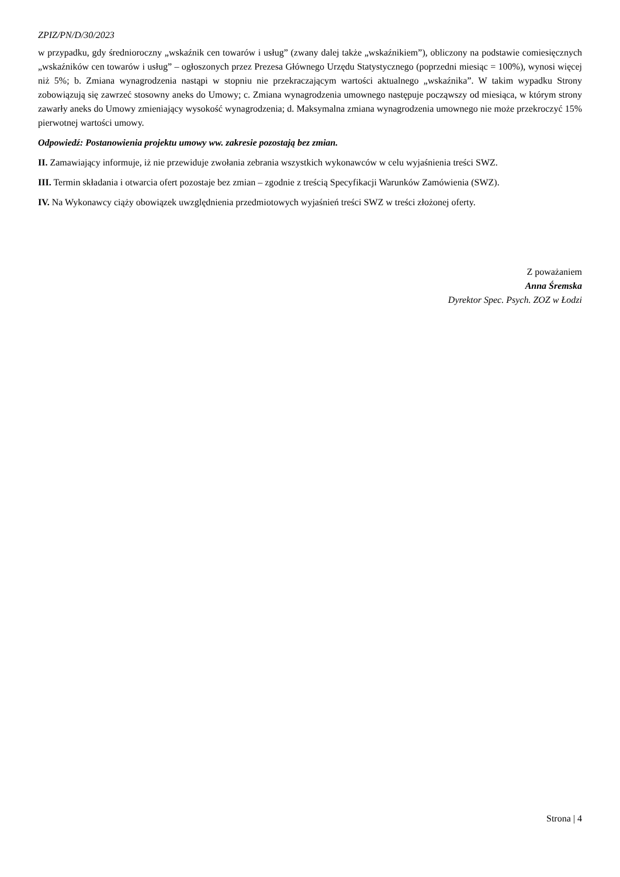ZPIZ/PN/D/30/2023
w przypadku, gdy średnioroczny „wskaźnik cen towarów i usług” (zwany dalej także „wskaźnikiem”), obliczony na podstawie comiesięcznych „wskaźników cen towarów i usług” – ogłoszonych przez Prezesa Głównego Urzędu Statystycznego (poprzedni miesiąc = 100%), wynosi więcej niż 5%; b. Zmiana wynagrodzenia nastąpi w stopniu nie przekraczającym wartości aktualnego „wskaźnika”. W takim wypadku Strony zobowiązują się zawrzeć stosowny aneks do Umowy; c. Zmiana wynagrodzenia umownego następuje począwszy od miesiąca, w którym strony zawarły aneks do Umowy zmieniający wysokość wynagrodzenia; d. Maksymalna zmiana wynagrodzenia umownego nie może przekroczyć 15% pierwotnej wartości umowy.
Odpowiedź: Postanowienia projektu umowy ww. zakresie pozostają bez zmian.
II. Zamawiający informuje, iż nie przewiduje zwołania zebrania wszystkich wykonawców w celu wyjaśnienia treści SWZ.
III. Termin składania i otwarcia ofert pozostaje bez zmian – zgodnie z treścią Specyfikacji Warunków Zamówienia (SWZ).
IV. Na Wykonawcy ciąży obowiązek uwzględnienia przedmiotowych wyjaśnień treści SWZ w treści złożonej oferty.
Z poważaniem
Anna Śremska
Dyrektor Spec. Psych. ZOZ w Łodzi
Strona | 4